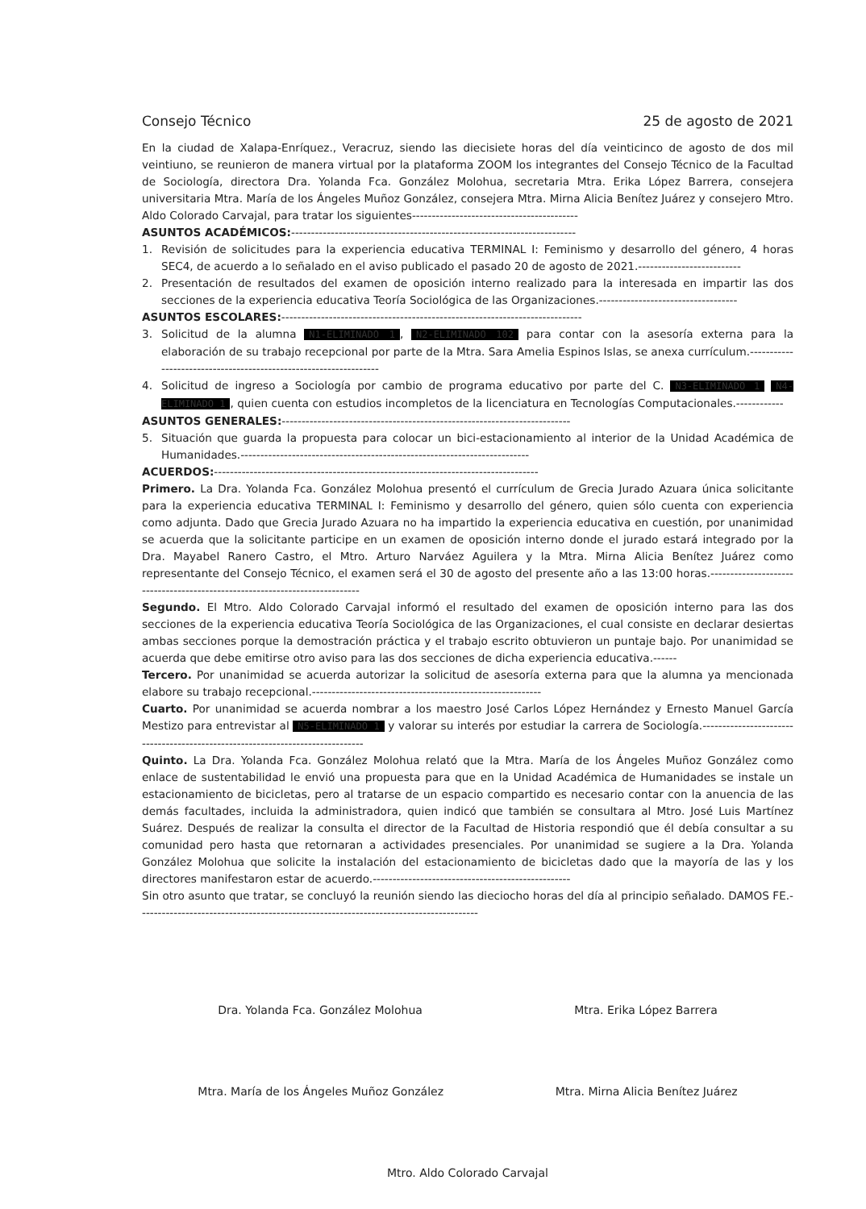Consejo Técnico 25 de agosto de 2021
En la ciudad de Xalapa-Enríquez., Veracruz, siendo las diecisiete horas del día veinticinco de agosto de dos mil veintiuno, se reunieron de manera virtual por la plataforma ZOOM los integrantes del Consejo Técnico de la Facultad de Sociología, directora Dra. Yolanda Fca. González Molohua, secretaria Mtra. Erika López Barrera, consejera universitaria Mtra. María de los Ángeles Muñoz González, consejera Mtra. Mirna Alicia Benítez Juárez y consejero Mtro. Aldo Colorado Carvajal, para tratar los siguientes------------------------------------------
ASUNTOS ACADÉMICOS:------------------------------------------------------------------------
1. Revisión de solicitudes para la experiencia educativa TERMINAL I: Feminismo y desarrollo del género, 4 horas SEC4, de acuerdo a lo señalado en el aviso publicado el pasado 20 de agosto de 2021.--------------------------
2. Presentación de resultados del examen de oposición interno realizado para la interesada en impartir las dos secciones de la experiencia educativa Teoría Sociológica de las Organizaciones.-----------------------------------
ASUNTOS ESCOLARES:----------------------------------------------------------------------------
3. Solicitud de la alumna N1-ELIMINADO 1, N2-ELIMINADO 102 para contar con la asesoría externa para la elaboración de su trabajo recepcional por parte de la Mtra. Sara Amelia Espinos Islas, se anexa currículum.------------------------------------------------------------------
4. Solicitud de ingreso a Sociología por cambio de programa educativo por parte del C. N3-ELIMINADO 1 N4-ELIMINADO 1, quien cuenta con estudios incompletos de la licenciatura en Tecnologías Computacionales.------------
ASUNTOS GENERALES:-------------------------------------------------------------------------
5. Situación que guarda la propuesta para colocar un bici-estacionamiento al interior de la Unidad Académica de Humanidades.-------------------------------------------------------------------------
ACUERDOS:----------------------------------------------------------------------------------
Primero. La Dra. Yolanda Fca. González Molohua presentó el currículum de Grecia Jurado Azuara única solicitante para la experiencia educativa TERMINAL I: Feminismo y desarrollo del género, quien sólo cuenta con experiencia como adjunta. Dado que Grecia Jurado Azuara no ha impartido la experiencia educativa en cuestión, por unanimidad se acuerda que la solicitante participe en un examen de oposición interno donde el jurado estará integrado por la Dra. Mayabel Ranero Castro, el Mtro. Arturo Narváez Aguilera y la Mtra. Mirna Alicia Benítez Juárez como representante del Consejo Técnico, el examen será el 30 de agosto del presente año a las 13:00 horas.----------------------------------------------------------------------------
Segundo. El Mtro. Aldo Colorado Carvajal informó el resultado del examen de oposición interno para las dos secciones de la experiencia educativa Teoría Sociológica de las Organizaciones, el cual consiste en declarar desiertas ambas secciones porque la demostración práctica y el trabajo escrito obtuvieron un puntaje bajo. Por unanimidad se acuerda que debe emitirse otro aviso para las dos secciones de dicha experiencia educativa.------
Tercero. Por unanimidad se acuerda autorizar la solicitud de asesoría externa para que la alumna ya mencionada elabore su trabajo recepcional.----------------------------------------------------------
Cuarto. Por unanimidad se acuerda nombrar a los maestro José Carlos López Hernández y Ernesto Manuel García Mestizo para entrevistar al N5-ELIMINADO 1 y valorar su interés por estudiar la carrera de Sociología.-------------------------------------------------------------------------------
Quinto. La Dra. Yolanda Fca. González Molohua relató que la Mtra. María de los Ángeles Muñoz González como enlace de sustentabilidad le envió una propuesta para que en la Unidad Académica de Humanidades se instale un estacionamiento de bicicletas, pero al tratarse de un espacio compartido es necesario contar con la anuencia de las demás facultades, incluida la administradora, quien indicó que también se consultara al Mtro. José Luis Martínez Suárez. Después de realizar la consulta el director de la Facultad de Historia respondió que él debía consultar a su comunidad pero hasta que retornaran a actividades presenciales. Por unanimidad se sugiere a la Dra. Yolanda González Molohua que solicite la instalación del estacionamiento de bicicletas dado que la mayoría de las y los directores manifestaron estar de acuerdo.--------------------------------------------------
Sin otro asunto que tratar, se concluyó la reunión siendo las dieciocho horas del día al principio señalado. DAMOS FE.--------------------------------------------------------------------------------------
Dra. Yolanda Fca. González Molohua Mtra. Erika López Barrera
Mtra. María de los Ángeles Muñoz González Mtra. Mirna Alicia Benítez Juárez
Mtro. Aldo Colorado Carvajal